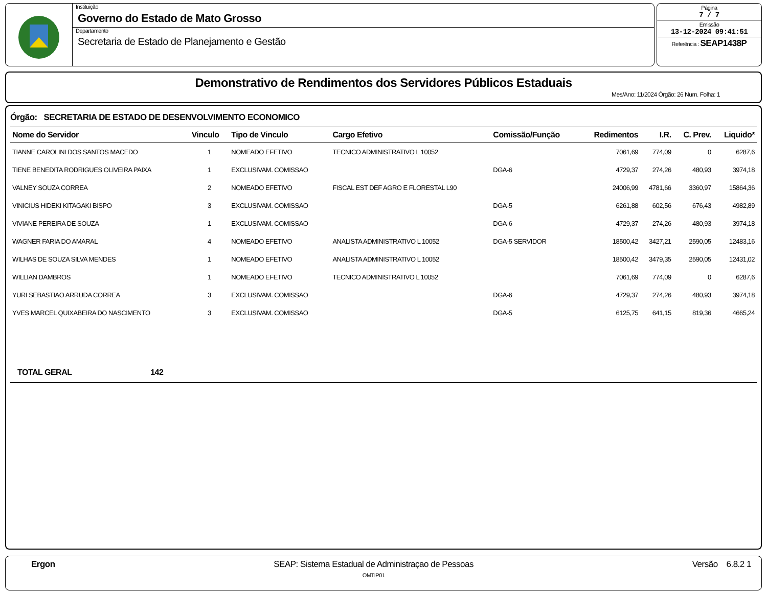Instituição
Governo do Estado de Mato Grosso
Departamento
Secretaria de Estado de Planejamento e Gestão
Página
7 / 7
Emissão
13-12-2024 09:41:51
Referência : SEAP1438P
Demonstrativo de Rendimentos dos Servidores Públicos Estaduais
Mes/Ano: 11/2024 Órgão: 26 Num. Folha: 1
Órgão: SECRETARIA DE ESTADO DE DESENVOLVIMENTO ECONOMICO
| Nome do Servidor | Vinculo | Tipo de Vinculo | Cargo Efetivo | Comissão/Função | Redimentos | I.R. | C. Prev. | Liquido* |
| --- | --- | --- | --- | --- | --- | --- | --- | --- |
| TIANNE CAROLINI DOS SANTOS MACEDO | 1 | NOMEADO EFETIVO | TECNICO ADMINISTRATIVO L 10052 | | 7061,69 | 774,09 | 0 | 6287,6 |
| TIENE BENEDITA RODRIGUES OLIVEIRA PAIXA | 1 | EXCLUSIVAM. COMISSAO | | DGA-6 | 4729,37 | 274,26 | 480,93 | 3974,18 |
| VALNEY SOUZA CORREA | 2 | NOMEADO EFETIVO | FISCAL EST DEF AGRO E FLORESTAL L90 | | 24006,99 | 4781,66 | 3360,97 | 15864,36 |
| VINICIUS HIDEKI KITAGAKI BISPO | 3 | EXCLUSIVAM. COMISSAO | | DGA-5 | 6261,88 | 602,56 | 676,43 | 4982,89 |
| VIVIANE PEREIRA DE SOUZA | 1 | EXCLUSIVAM. COMISSAO | | DGA-6 | 4729,37 | 274,26 | 480,93 | 3974,18 |
| WAGNER FARIA DO AMARAL | 4 | NOMEADO EFETIVO | ANALISTA ADMINISTRATIVO L 10052 | DGA-5 SERVIDOR | 18500,42 | 3427,21 | 2590,05 | 12483,16 |
| WILHAS DE SOUZA SILVA MENDES | 1 | NOMEADO EFETIVO | ANALISTA ADMINISTRATIVO L 10052 | | 18500,42 | 3479,35 | 2590,05 | 12431,02 |
| WILLIAN DAMBROS | 1 | NOMEADO EFETIVO | TECNICO ADMINISTRATIVO L 10052 | | 7061,69 | 774,09 | 0 | 6287,6 |
| YURI SEBASTIAO ARRUDA CORREA | 3 | EXCLUSIVAM. COMISSAO | | DGA-6 | 4729,37 | 274,26 | 480,93 | 3974,18 |
| YVES MARCEL QUIXABEIRA DO NASCIMENTO | 3 | EXCLUSIVAM. COMISSAO | | DGA-5 | 6125,75 | 641,15 | 819,36 | 4665,24 |
TOTAL GERAL 142
Ergon SEAP: Sistema Estadual de Administraçao de Pessoas
OMTIP01
Versão 6.8.2 1